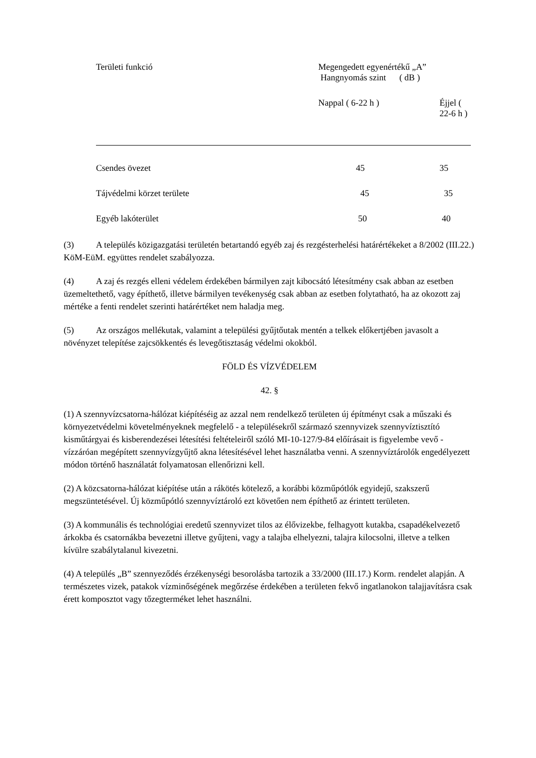| Területi funkció | Megengedett egyenértékű „A” | |
| --- | --- | --- |
| | Hangnyomás szint ( dB ) | |
| | Nappal ( 6-22 h ) | Éjjel ( 22-6 h ) |
| Csendes övezet | 45 | 35 |
| Tájvédelmi körzet területe | 45 | 35 |
| Egyéb lakóterület | 50 | 40 |
(3) A település közigazgatási területén betartandó egyéb zaj és rezgésterhelési határértékeket a 8/2002 (III.22.) KöM-EüM. együttes rendelet szabályozza.
(4) A zaj és rezgés elleni védelem érdekében bármilyen zajt kibocsátó létesítmény csak abban az esetben üzemeltethető, vagy építhető, illetve bármilyen tevékenység csak abban az esetben folytatható, ha az okozott zaj mértéke a fenti rendelet szerinti határértéket nem haladja meg.
(5) Az országos mellékutak, valamint a települési gyűjtőutak mentén a telkek előkertjében javasolt a növényzet telepítése zajcsökkentés és levegőtisztaság védelmi okokból.
FÖLD ÉS VÍZVÉDELEM
42. §
(1) A szennyvízcsatorna-hálózat kiépítéséig az azzal nem rendelkező területen új építményt csak a műszaki és környezetvédelmi követelményeknek megfelelő - a településekről származó szennyvizek szennyvíztisztító kisműtárgyai és kisberendezései létesítési feltételeiről szóló MI-10-127/9-84 előírásait is figyelembe vevő - vízzáróan megépített szennyvízgyűjtő akna létesítésével lehet használatba venni. A szennyvíztárolók engedélyezett módon történő használatát folyamatosan ellenőrizni kell.
(2) A közcsatorna-hálózat kiépítése után a rákötés kötelező, a korábbi közműpótlók egyidejű, szakszerű megszüntetésével. Új közműpótló szennyvíztároló ezt követően nem építhető az érintett területen.
(3) A kommunális és technológiai eredetű szennyvizet tilos az élővizekbe, felhagyott kutakba, csapadékelvezető árkokba és csatornákba bevezetni illetve gyűjteni, vagy a talajba elhelyezni, talajra kilocsolni, illetve a telken kívülre szabálytalanul kivezetni.
(4) A település „B” szennyeződés érzékenységi besorolásba tartozik a 33/2000 (III.17.) Korm. rendelet alapján. A természetes vizek, patakok vízminőségének megőrzése érdekében a területen fekvő ingatlanokon talajjavításra csak érett komposztot vagy tőzegterméket lehet használni.